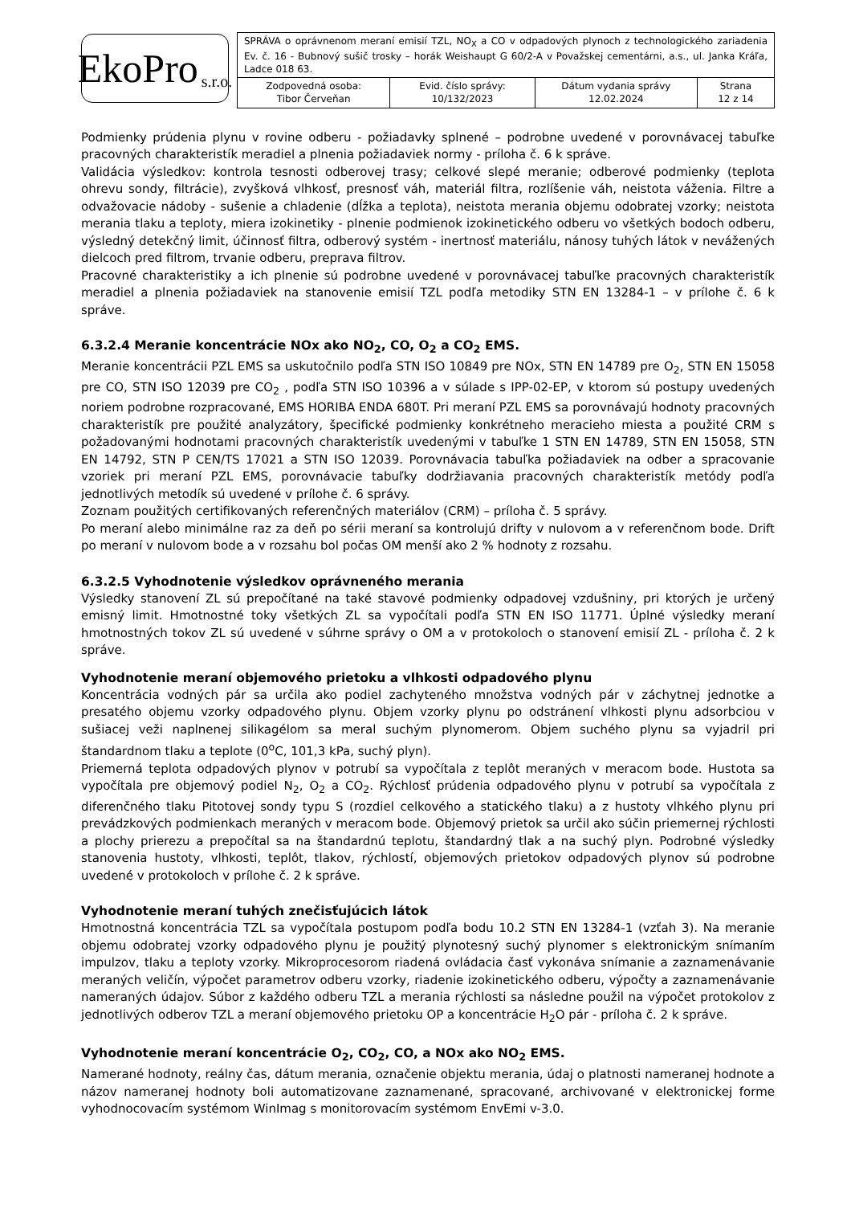EkoPro s.r.o.
| SPRÁVA o oprávnenom meraní emisií TZL, NO<sub>X</sub> a CO v odpadových plynoch z technologického zariadenia Ev. č. 16 - Bubnový sušič trosky – horák Weishaupt G 60/2-A v Považskej cementárni, a.s., ul. Janka Kráľa, Ladce 018 63. | | | |
| Zodpovedná osoba: Tibor Červeňan | Evid. číslo správy: 10/132/2023 | Dátum vydania správy 12.02.2024 | Strana 12 z 14 |
Podmienky prúdenia plynu v rovine odberu - požiadavky splnené – podrobne uvedené v porovnávacej tabuľke pracovných charakteristík meradiel a plnenia požiadaviek normy - príloha č. 6 k správe.
Validácia výsledkov: kontrola tesnosti odberovej trasy; celkové slepé meranie; odberové podmienky (teplota ohrevu sondy, filtrácie), zvyšková vlhkosť, presnosť váh, materiál filtra, rozlíšenie váh, neistota váženia. Filtre a odvažovacie nádoby - sušenie a chladenie (dĺžka a teplota), neistota merania objemu odobratej vzorky; neistota merania tlaku a teploty, miera izokinetiky - plnenie podmienok izokinetického odberu vo všetkých bodoch odberu, výsledný detekčný limit, účinnosť filtra, odberový systém - inertnosť materiálu, nánosy tuhých látok v nevážených dielcoch pred filtrom, trvanie odberu, preprava filtrov.
Pracovné charakteristiky a ich plnenie sú podrobne uvedené v porovnávacej tabuľke pracovných charakteristík meradiel a plnenia požiadaviek na stanovenie emisií TZL podľa metodiky STN EN 13284-1 – v prílohe č. 6 k správe.
6.3.2.4 Meranie koncentrácie NOx ako NO<sub>2</sub>, CO, O<sub>2</sub> a CO<sub>2</sub> EMS.
Meranie koncentrácii PZL EMS sa uskutočnilo podľa STN ISO 10849 pre NOx, STN EN 14789 pre O<sub>2</sub>, STN EN 15058 pre CO, STN ISO 12039 pre CO<sub>2</sub> , podľa STN ISO 10396 a v súlade s IPP-02-EP, v ktorom sú postupy uvedených noriem podrobne rozpracované, EMS HORIBA ENDA 680T. Pri meraní PZL EMS sa porovnávajú hodnoty pracovných charakteristík pre použité analyzátory, špecifické podmienky konkrétneho meracieho miesta a použité CRM s požadovanými hodnotami pracovných charakteristík uvedenými v tabuľke 1 STN EN 14789, STN EN 15058, STN EN 14792, STN P CEN/TS 17021 a STN ISO 12039. Porovnávacia tabuľka požiadaviek na odber a spracovanie vzoriek pri meraní PZL EMS, porovnávacie tabuľky dodržiavania pracovných charakteristík metódy podľa jednotlivých metodík sú uvedené v prílohe č. 6 správy.
Zoznam použitých certifikovaných referenčných materiálov (CRM) – príloha č. 5 správy.
Po meraní alebo minimálne raz za deň po sérii meraní sa kontrolujú drifty v nulovom a v referenčnom bode. Drift po meraní v nulovom bode a v rozsahu bol počas OM menší ako 2 % hodnoty z rozsahu.
6.3.2.5 Vyhodnotenie výsledkov oprávneného merania
Výsledky stanovení ZL sú prepočítané na také stavové podmienky odpadovej vzdušniny, pri ktorých je určený emisný limit. Hmotnostné toky všetkých ZL sa vypočítali podľa STN EN ISO 11771. Úplné výsledky meraní hmotnostných tokov ZL sú uvedené v súhrne správy o OM a v protokoloch o stanovení emisií ZL - príloha č. 2 k správe.
Vyhodnotenie meraní objemového prietoku a vlhkosti odpadového plynu
Koncentrácia vodných pár sa určila ako podiel zachyteného množstva vodných pár v záchytnej jednotke a presatého objemu vzorky odpadového plynu. Objem vzorky plynu po odstránení vlhkosti plynu adsorbciou v sušiacej veži naplnenej silikagélom sa meral suchým plynomerom. Objem suchého plynu sa vyjadril pri štandardnom tlaku a teplote (0<sup>o</sup>C, 101,3 kPa, suchý plyn).
Priemerná teplota odpadových plynov v potrubí sa vypočítala z teplôt meraných v meracom bode. Hustota sa vypočítala pre objemový podiel N<sub>2</sub>, O<sub>2</sub> a CO<sub>2</sub>. Rýchlosť prúdenia odpadového plynu v potrubí sa vypočítala z diferenčného tlaku Pitotovej sondy typu S (rozdiel celkového a statického tlaku) a z hustoty vlhkého plynu pri prevádzkových podmienkach meraných v meracom bode. Objemový prietok sa určil ako súčin priemernej rýchlosti a plochy prierezu a prepočítal sa na štandardnú teplotu, štandardný tlak a na suchý plyn. Podrobné výsledky stanovenia hustoty, vlhkosti, teplôt, tlakov, rýchlostí, objemových prietokov odpadových plynov sú podrobne uvedené v protokoloch v prílohe č. 2 k správe.
Vyhodnotenie meraní tuhých znečisťujúcich látok
Hmotnostná koncentrácia TZL sa vypočítala postupom podľa bodu 10.2 STN EN 13284-1 (vzťah 3). Na meranie objemu odobratej vzorky odpadového plynu je použitý plynotesný suchý plynomer s elektronickým snímaním impulzov, tlaku a teploty vzorky. Mikroprocesorom riadená ovládacia časť vykonáva snímanie a zaznamenávanie meraných veličín, výpočet parametrov odberu vzorky, riadenie izokinetického odberu, výpočty a zaznamenávanie nameraných údajov. Súbor z každého odberu TZL a merania rýchlosti sa následne použil na výpočet protokolov z jednotlivých odberov TZL a meraní objemového prietoku OP a koncentrácie H<sub>2</sub>O pár - príloha č. 2 k správe.
Vyhodnotenie meraní koncentrácie O<sub>2</sub>, CO<sub>2</sub>, CO, a NOx ako NO<sub>2</sub> EMS.
Namerané hodnoty, reálny čas, dátum merania, označenie objektu merania, údaj o platnosti nameranej hodnote a názov nameranej hodnoty boli automatizovane zaznamenané, spracované, archivované v elektronickej forme vyhodnocovacím systémom WinImag s monitorovacím systémom EnvEmi v-3.0.